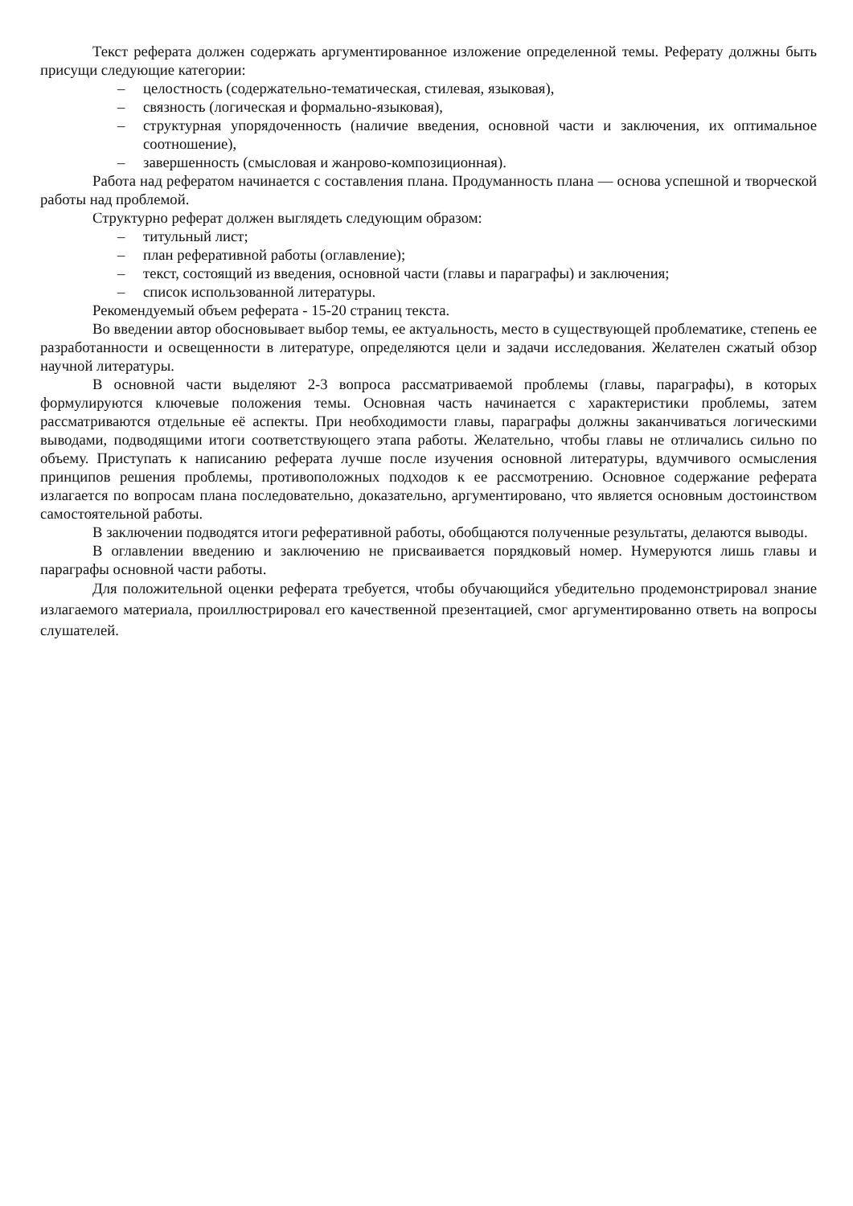Текст реферата должен содержать аргументированное изложение определенной темы. Реферату должны быть присущи следующие категории:
– целостность (содержательно-тематическая, стилевая, языковая),
– связность (логическая и формально-языковая),
– структурная упорядоченность (наличие введения, основной части и заключения, их оптимальное соотношение),
– завершенность (смысловая и жанрово-композиционная).
Работа над рефератом начинается с составления плана. Продуманность плана — основа успешной и творческой работы над проблемой.
Структурно реферат должен выглядеть следующим образом:
– титульный лист;
– план реферативной работы (оглавление);
– текст, состоящий из введения, основной части (главы и параграфы) и заключения;
– список использованной литературы.
Рекомендуемый объем реферата - 15-20 страниц текста.
Во введении автор обосновывает выбор темы, ее актуальность, место в существующей проблематике, степень ее разработанности и освещенности в литературе, определяются цели и задачи исследования. Желателен сжатый обзор научной литературы.
В основной части выделяют 2-3 вопроса рассматриваемой проблемы (главы, параграфы), в которых формулируются ключевые положения темы. Основная часть начинается с характеристики проблемы, затем рассматриваются отдельные её аспекты. При необходимости главы, параграфы должны заканчиваться логическими выводами, подводящими итоги соответствующего этапа работы. Желательно, чтобы главы не отличались сильно по объему. Приступать к написанию реферата лучше после изучения основной литературы, вдумчивого осмысления принципов решения проблемы, противоположных подходов к ее рассмотрению. Основное содержание реферата излагается по вопросам плана последовательно, доказательно, аргументировано, что является основным достоинством самостоятельной работы.
В заключении подводятся итоги реферативной работы, обобщаются полученные результаты, делаются выводы.
В оглавлении введению и заключению не присваивается порядковый номер. Нумеруются лишь главы и параграфы основной части работы.
Для положительной оценки реферата требуется, чтобы обучающийся убедительно продемонстрировал знание излагаемого материала, проиллюстрировал его качественной презентацией, смог аргументированно ответь на вопросы слушателей.